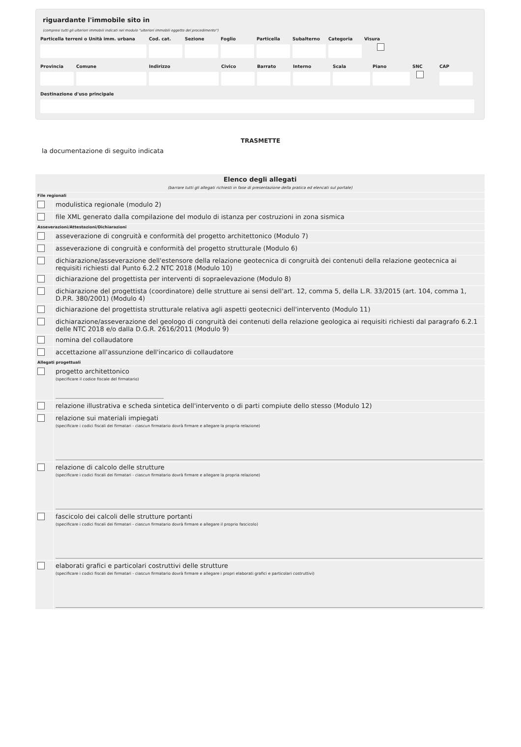riguardante l'immobile sito in
(compresi tutti gli ulteriori immobili indicati nel modulo "ulteriori immobili oggetto del procedimento")
Particella terreni o Unità imm. urbana Cod. cat. Sezione Foglio Particella Subalterno Categoria Visura
Provincia Comune Indirizzo Civico Barrato Interno Scala Piano SNC
CAP
Destinazione d'uso principale
TRASMETTE
la documentazione di seguito indicata
| Elenco degli allegati (barrare tutti gli allegati richiesti in fase di presentazione della pratica ed elencati sul portale) | |
| File regionali | |
| | modulistica regionale (modulo 2) |
| | file XML generato dalla compilazione del modulo di istanza per costruzioni in zona sismica |
| Asseverazioni/Attestazioni/Dichiarazioni | |
| | asseverazione di congruità e conformità del progetto architettonico (Modulo 7) |
| | asseverazione di congruità e conformità del progetto strutturale (Modulo 6) |
| | dichiarazione/asseverazione dell'estensore della relazione geotecnica di congruità dei contenuti della relazione geotecnica ai requisiti richiesti dal Punto 6.2.2 NTC 2018 (Modulo 10) |
| | dichiarazione del progettista per interventi di sopraelevazione (Modulo 8) |
| | dichiarazione del progettista (coordinatore) delle strutture ai sensi dell'art. 12, comma 5, della L.R. 33/2015 (art. 104, comma 1, D.P.R. 380/2001) (Modulo 4) |
| | dichiarazione del progettista strutturale relativa agli aspetti geotecnici dell'intervento (Modulo 11) |
| | dichiarazione/asseverazione del geologo di congruità dei contenuti della relazione geologica ai requisiti richiesti dal paragrafo 6.2.1 delle NTC 2018 e/o dalla D.G.R. 2616/2011 (Modulo 9) |
| | nomina del collaudatore |
| | accettazione all'assunzione dell'incarico di collaudatore |
| Allegati progettuali | |
| | progetto architettonico (specificare il codice fiscale del firmatario) |
| | relazione illustrativa e scheda sintetica dell'intervento o di parti compiute dello stesso (Modulo 12) |
| | relazione sui materiali impiegati (specificare i codici fiscali dei firmatari - ciascun firmatario dovrà firmare e allegare la propria relazione) |
| | relazione di calcolo delle strutture (specificare i codici fiscali dei firmatari - ciascun firmatario dovrà firmare e allegare la propria relazione) |
| | fascicolo dei calcoli delle strutture portanti (specificare i codici fiscali dei firmatari - ciascun firmatario dovrà firmare e allegare il proprio fascicolo) |
| | elaborati grafici e particolari costruttivi delle strutture (specificare i codici fiscali dei firmatari - ciascun firmatario dovrà firmare e allegare i propri elaborati grafici e particolari costruttivi) |